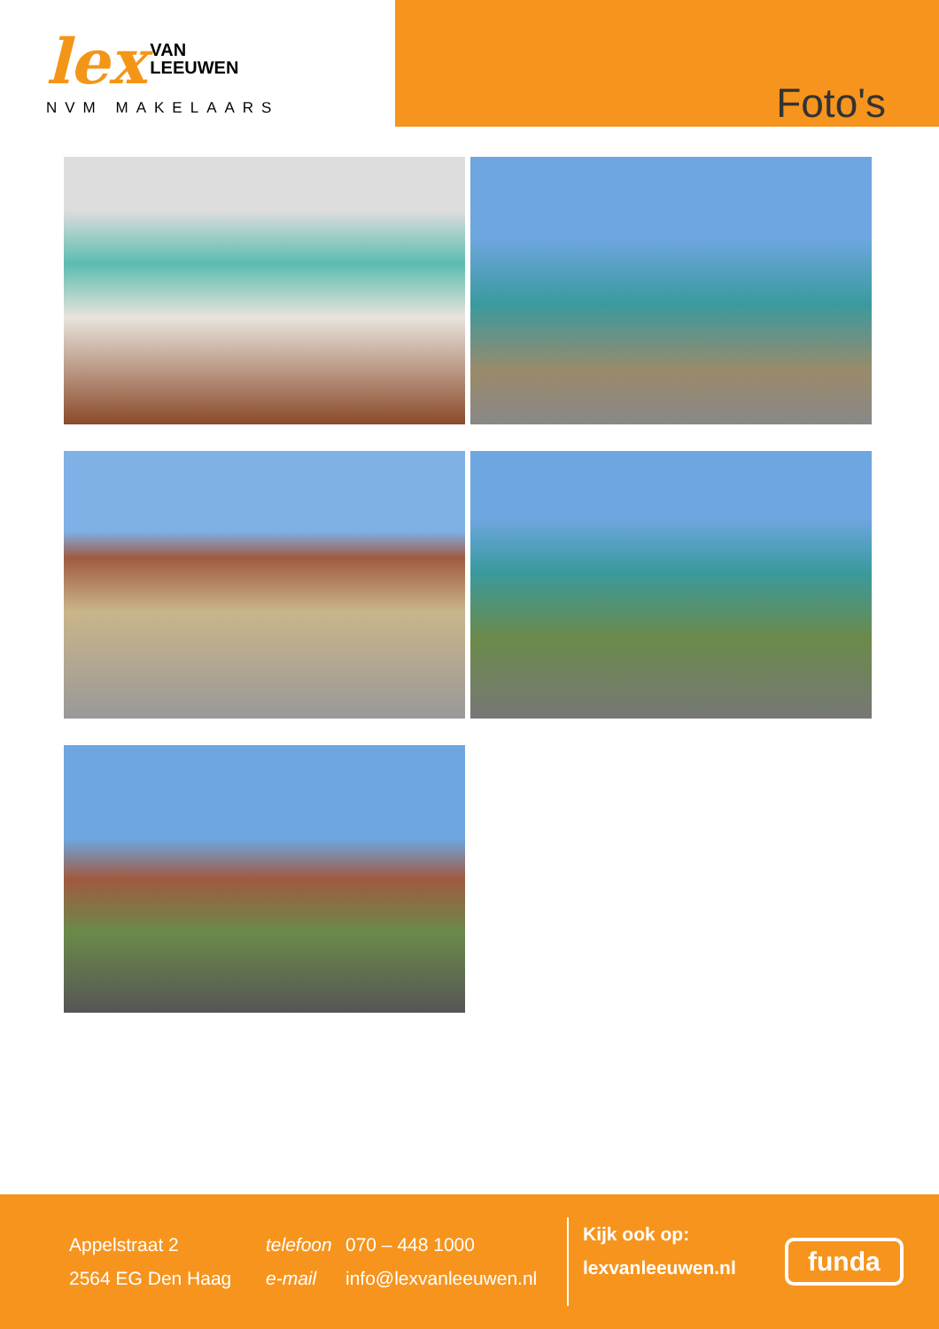lex VAN
LEEUWEN
NVM MAKELAARS
Foto's
Appelstraat 2
2564 EG Den Haag
telefoon
e-mail
070 – 448 1000
info@lexvanleeuwen.nl
Kijk ook op:
lexvanleeuwen.nl
funda